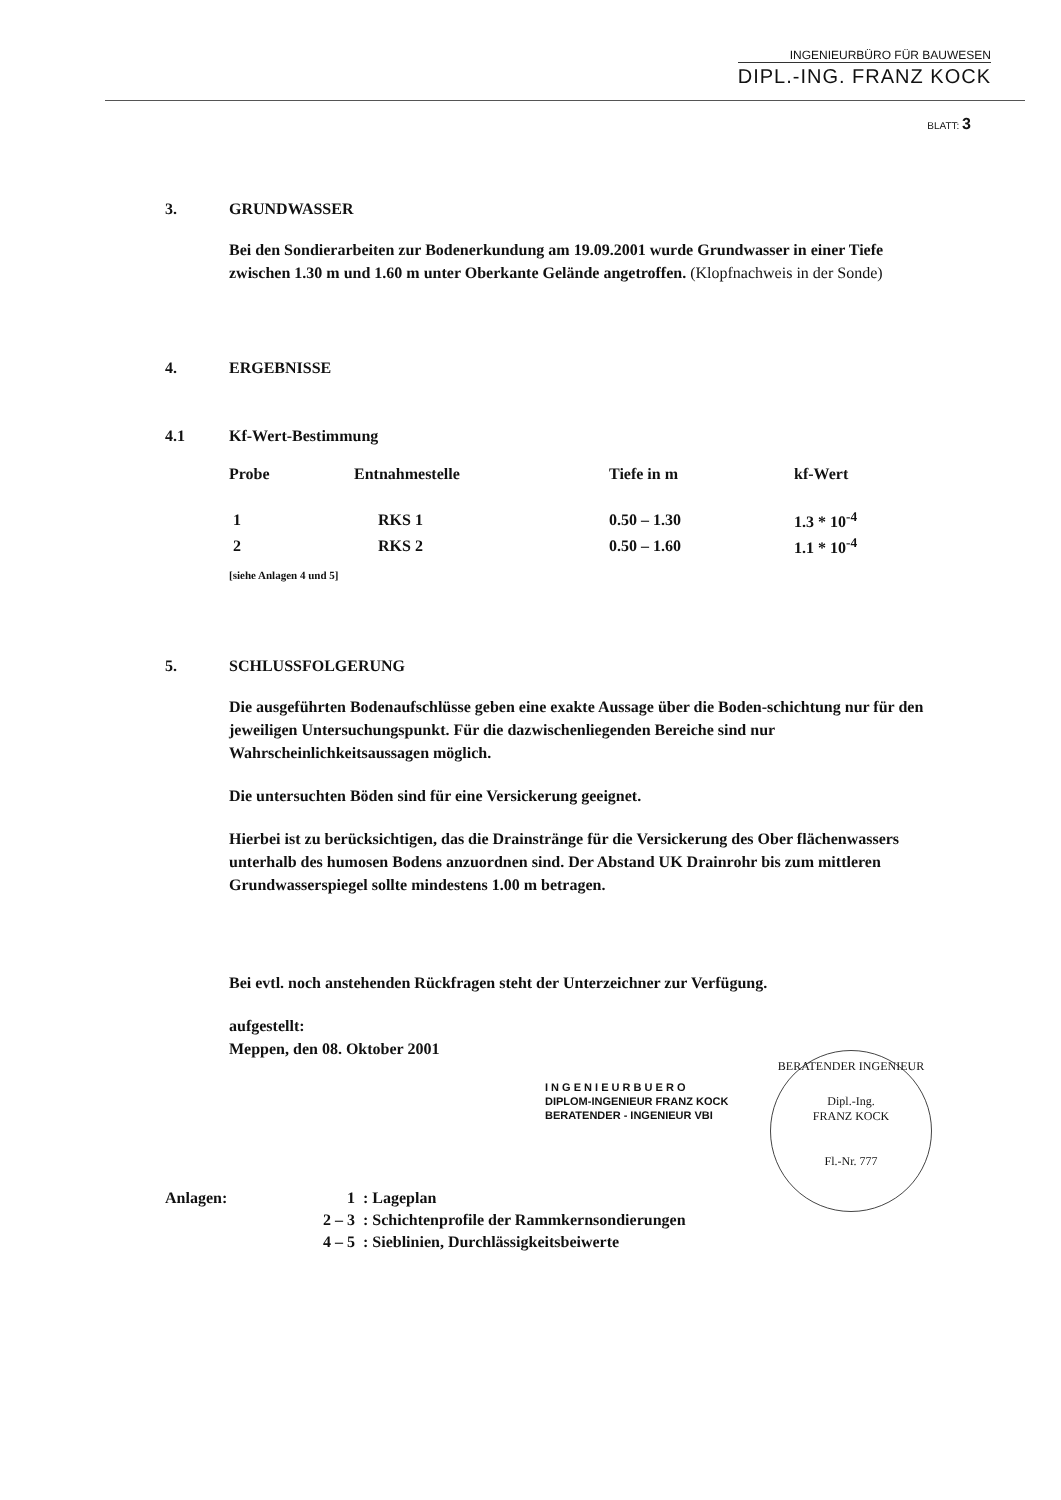INGENIEURBÜRO FÜR BAUWESEN
DIPL.-ING. FRANZ KOCK
BLATT: 3
3. GRUNDWASSER
Bei den Sondierarbeiten zur Bodenerkundung am 19.09.2001 wurde Grundwasser in einer Tiefe zwischen 1.30 m und 1.60 m unter Oberkante Gelände angetroffen. (Klopfnachweis in der Sonde)
4. ERGEBNISSE
4.1 Kf-Wert-Bestimmung
| Probe | Entnahmestelle | Tiefe in m | kf-Wert |
| --- | --- | --- | --- |
| 1 | RKS 1 | 0.50 – 1.30 | 1.3 * 10<sup>-4</sup> |
| 2 | RKS 2 | 0.50 – 1.60 | 1.1 * 10<sup>-4</sup> |
[siehe Anlagen 4 und 5]
5. SCHLUSSFOLGERUNG
Die ausgeführten Bodenaufschlüsse geben eine exakte Aussage über die Boden-schichtung nur für den jeweiligen Untersuchungspunkt. Für die dazwischenliegenden Bereiche sind nur Wahrscheinlichkeitsaussagen möglich.
Die untersuchten Böden sind für eine Versickerung geeignet.
Hierbei ist zu berücksichtigen, das die Drainstränge für die Versickerung des Ober flächenwassers unterhalb des humosen Bodens anzuordnen sind. Der Abstand UK Drainrohr bis zum mittleren Grundwasserspiegel sollte mindestens 1.00 m betragen.
Bei evtl. noch anstehenden Rückfragen steht der Unterzeichner zur Verfügung.
aufgestellt:
Meppen, den 08. Oktober 2001
I N G E N I E U R B U E R O
DIPLOM-INGENIEUR FRANZ KOCK
BERATENDER - INGENIEUR VBI
| Anlagen: | 1 | : Lageplan |
| | 2 – 3 | : Schichtenprofile der Rammkernsondierungen |
| | 4 – 5 | : Sieblinien, Durchlässigkeitsbeiwerte |
BERATENDER INGENIEUR
Dipl.-Ing.
FRANZ KOCK
Fl.-Nr. 777